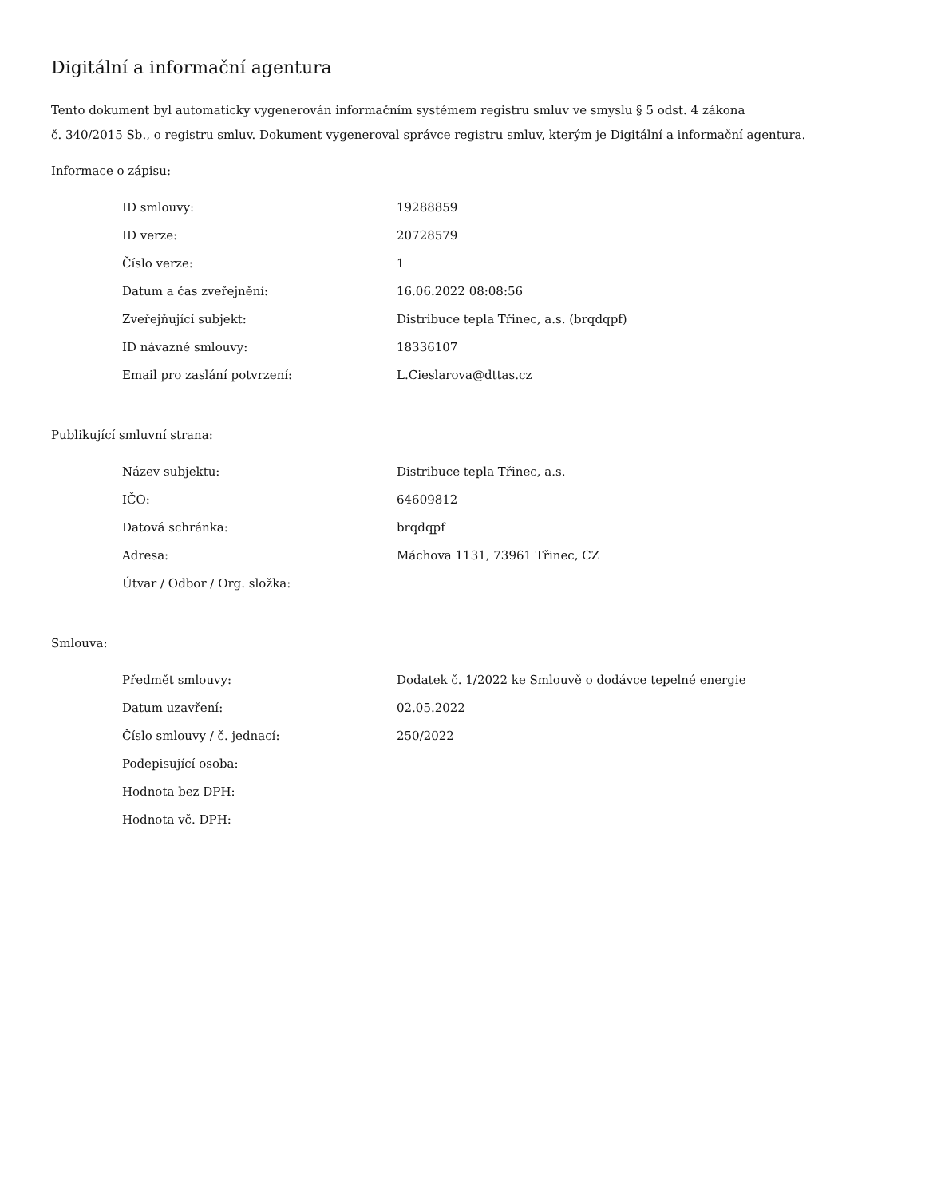Digitální a informační agentura
Tento dokument byl automaticky vygenerován informačním systémem registru smluv ve smyslu § 5 odst. 4 zákona
č. 340/2015 Sb., o registru smluv. Dokument vygeneroval správce registru smluv, kterým je Digitální a informační agentura.
Informace o zápisu:
| ID smlouvy: | 19288859 |
| ID verze: | 20728579 |
| Číslo verze: | 1 |
| Datum a čas zveřejnění: | 16.06.2022 08:08:56 |
| Zveřejňující subjekt: | Distribuce tepla Třinec, a.s. (brqdqpf) |
| ID návazné smlouvy: | 18336107 |
| Email pro zaslání potvrzení: | L.Cieslarova@dttas.cz |
Publikující smluvní strana:
| Název subjektu: | Distribuce tepla Třinec, a.s. |
| IČO: | 64609812 |
| Datová schránka: | brqdqpf |
| Adresa: | Máchova 1131, 73961 Třinec, CZ |
| Útvar / Odbor / Org. složka: | |
Smlouva:
| Předmět smlouvy: | Dodatek č. 1/2022 ke Smlouvě o dodávce tepelné energie |
| Datum uzavření: | 02.05.2022 |
| Číslo smlouvy / č. jednací: | 250/2022 |
| Podepisující osoba: | |
| Hodnota bez DPH: | |
| Hodnota vč. DPH: | |